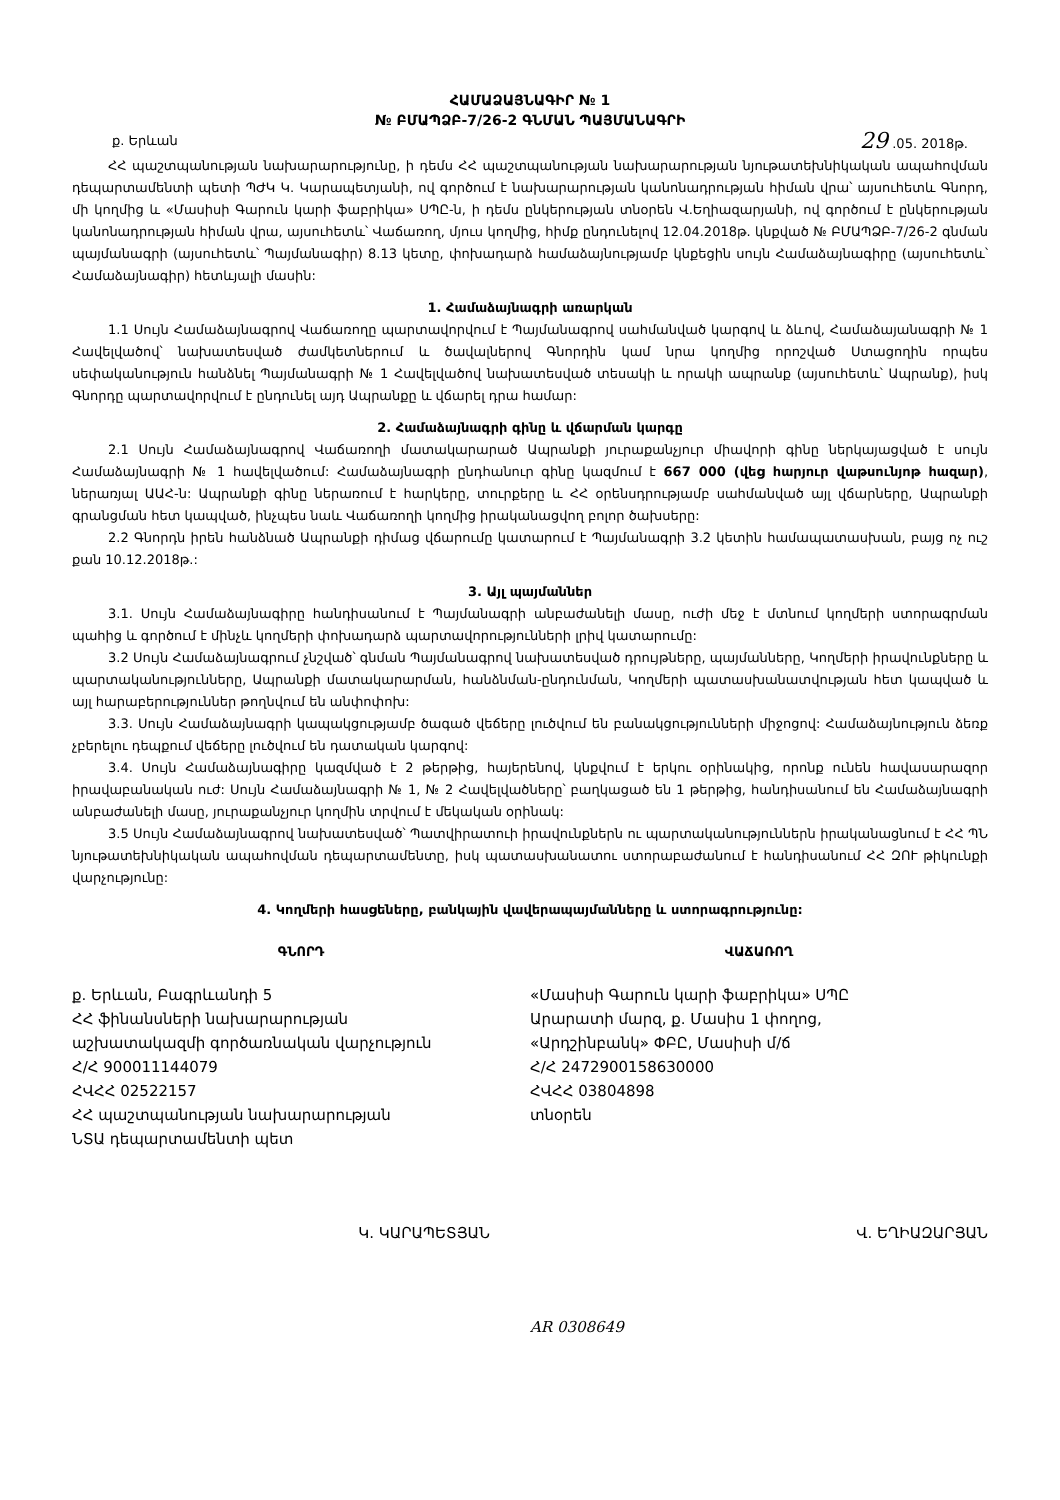ՀԱՄԱՁԱՅՆԱԳԻՐ № 1
№ ԲՄԱՊՁԲ-7/26-2 ԳՆՄԱՆ ՊԱՅՄԱՆԱԳՐԻ
ք. Երևան 29 .05. 2018թ.
ՀՀ պաշտպանության նախարարությունը, ի դեմս ՀՀ պաշտպանության նախարարության նյութատեխնիկական ապահովման դեպարտամենտի պետի ՊԺԿ Կ. Կարապետյանի, ով գործում է նախարարության կանոնադրության հիման վրա՝ այսուհետև Գնորդ, մի կողմից և «Մասիսի Գարուն կարի ֆաբրիկա» ՍՊԸ-ն, ի դեմս ընկերության տնօրեն Վ.Եղիազարյանի, ով գործում է ընկերության կանոնադրության հիման վրա, այսուհետև՝ Վաճառող, մյուս կողմից, հիմք ընդունելով 12.04.2018թ. կնքված № ԲՄԱՊՁԲ-7/26-2 գնման պայմանագրի (այսուհետև՝ Պայմանագիր) 8.13 կետը, փոխադարձ համաձայնությամբ կնքեցին սույն Համաձայնագիրը (այսուհետև՝ Համաձայնագիր) հետևյալի մասին:
1. Համաձայնագրի առարկան
1.1 Սույն Համաձայնագրով Վաճառողը պարտավորվում է Պայմանագրով սահմանված կարգով և ձևով, Համաձայանագրի № 1 Հավելվածով՝ նախատեսված ժամկետներում և ծավալներով Գնորդին կամ նրա կողմից որոշված Ստացողին որպես սեփականություն հանձնել Պայմանագրի № 1 Հավելվածով նախատեսված տեսակի և որակի ապրանք (այսուհետև՝ Ապրանք), իսկ Գնորդը պարտավորվում է ընդունել այդ Ապրանքը և վճարել դրա համար:
2. Համաձայնագրի գինը և վճարման կարգը
2.1 Սույն Համաձայնագրով Վաճառողի մատակարարած Ապրանքի յուրաքանչյուր միավորի գինը ներկայացված է սույն Համաձայնագրի № 1 հավելվածում: Համաձայնագրի ընդհանուր գինը կազմում է 667 000 (վեց հարյուր վաթսունյոթ հազար), ներառյալ ԱԱՀ-ն: Ապրանքի գինը ներառում է հարկերը, տուրքերը և ՀՀ օրենսդրությամբ սահմանված այլ վճարները, Ապրանքի գրանցման հետ կապված, ինչպես նաև Վաճառողի կողմից իրականացվող բոլոր ծախսերը:
2.2 Գնորդն իրեն հանձնած Ապրանքի դիմաց վճարումը կատարում է Պայմանագրի 3.2 կետին համապատասխան, բայց ոչ ուշ քան 10.12.2018թ.:
3. Այլ պայմաններ
3.1. Սույն Համաձայնագիրը հանդիսանում է Պայմանագրի անբաժանելի մասը, ուժի մեջ է մտնում կողմերի ստորագրման պահից և գործում է մինչև կողմերի փոխադարձ պարտավորությունների լրիվ կատարումը:
3.2 Սույն Համաձայնագրում չնշված՝ գնման Պայմանագրով նախատեսված դրույթները, պայմանները, Կողմերի իրավունքները և պարտականությունները, Ապրանքի մատակարարման, հանձնման-ընդունման, Կողմերի պատասխանատվության հետ կապված և այլ հարաբերություններ թողնվում են անփոփոխ:
3.3. Սույն Համաձայնագրի կապակցությամբ ծագած վեճերը լուծվում են բանակցությունների միջոցով: Համաձայնություն ձեռք չբերելու դեպքում վեճերը լուծվում են դատական կարգով:
3.4. Սույն Համաձայնագիրը կազմված է 2 թերթից, հայերենով, կնքվում է երկու օրինակից, որոնք ունեն հավասարազոր իրավաբանական ուժ: Սույն Համաձայնագրի № 1, № 2 Հավելվածները՝ բաղկացած են 1 թերթից, հանդիսանում են Համաձայնագրի անբաժանելի մասը, յուրաքանչյուր կողմին տրվում է մեկական օրինակ:
3.5 Սույն Համաձայնագրով նախատեսված՝ Պատվիրատուի իրավունքներն ու պարտականություններն իրականացնում է ՀՀ ՊՆ նյութատեխնիկական ապահովման դեպարտամենտը, իսկ պատասխանատու ստորաբաժանում է հանդիսանում ՀՀ ԶՈՒ թիկունքի վարչությունը:
4. Կողմերի հասցեները, բանկային վավերապայմանները և ստորագրությունը:
ԳՆՈՐԴ
ք. Երևան, Բագրևանդի 5
ՀՀ ֆինանսների նախարարության
աշխատակազմի գործառնական վարչություն
Հ/Հ 900011144079
ՀՎՀՀ 02522157
ՀՀ պաշտպանության նախարարության
ՆՏԱ դեպարտամենտի պետ
Կ. ԿԱՐԱՊԵՏՅԱՆ
ՎԱՃԱՌՈՂ
«Մասիսի Գարուն կարի ֆաբրիկա» ՍՊԸ
Արարատի մարզ, ք. Մասիս 1 փողոց,
«Արդշինբանկ» ՓԲԸ, Մասիսի մ/ճ
Հ/Հ 2472900158630000
ՀՎՀՀ 03804898
տնօրեն
Վ. ԵՂԻԱԶԱՐՅԱՆ
AR 0308649